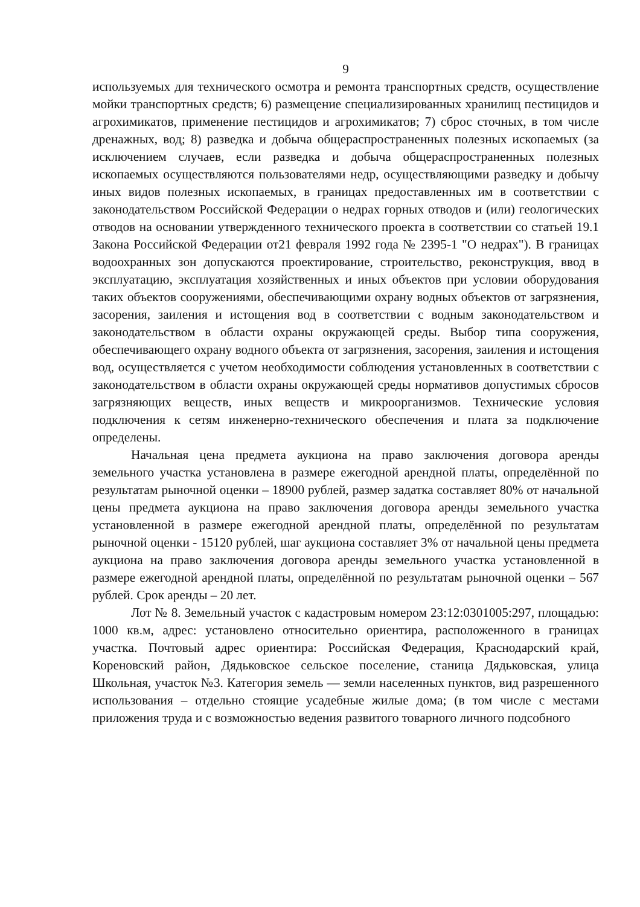9
используемых для технического осмотра и ремонта транспортных средств, осуществление мойки транспортных средств; 6) размещение специализированных хранилищ пестицидов и агрохимикатов, применение пестицидов и агрохимикатов; 7) сброс сточных, в том числе дренажных, вод; 8) разведка и добыча общераспространенных полезных ископаемых (за исключением случаев, если разведка и добыча общераспространенных полезных ископаемых осуществляются пользователями недр, осуществляющими разведку и добычу иных видов полезных ископаемых, в границах предоставленных им в соответствии с законодательством Российской Федерации о недрах горных отводов и (или) геологических отводов на основании утвержденного технического проекта в соответствии со статьей 19.1 Закона Российской Федерации от21 февраля 1992 года № 2395-1 "О недрах"). В границах водоохранных зон допускаются проектирование, строительство, реконструкция, ввод в эксплуатацию, эксплуатация хозяйственных и иных объектов при условии оборудования таких объектов сооружениями, обеспечивающими охрану водных объектов от загрязнения, засорения, заиления и истощения вод в соответствии с водным законодательством и законодательством в области охраны окружающей среды. Выбор типа сооружения, обеспечивающего охрану водного объекта от загрязнения, засорения, заиления и истощения вод, осуществляется с учетом необходимости соблюдения установленных в соответствии с законодательством в области охраны окружающей среды нормативов допустимых сбросов загрязняющих веществ, иных веществ и микроорганизмов. Технические условия подключения к сетям инженерно-технического обеспечения и плата за подключение определены.
Начальная цена предмета аукциона на право заключения договора аренды земельного участка установлена в размере ежегодной арендной платы, определённой по результатам рыночной оценки – 18900 рублей, размер задатка составляет 80% от начальной цены предмета аукциона на право заключения договора аренды земельного участка установленной в размере ежегодной арендной платы, определённой по результатам рыночной оценки - 15120 рублей, шаг аукциона составляет 3% от начальной цены предмета аукциона на право заключения договора аренды земельного участка установленной в размере ежегодной арендной платы, определённой по результатам рыночной оценки – 567 рублей. Срок аренды – 20 лет.
Лот № 8. Земельный участок с кадастровым номером 23:12:0301005:297, площадью: 1000 кв.м, адрес: установлено относительно ориентира, расположенного в границах участка. Почтовый адрес ориентира: Российская Федерация, Краснодарский край, Кореновский район, Дядьковское сельское поселение, станица Дядьковская, улица Школьная, участок №3. Категория земель — земли населенных пунктов, вид разрешенного использования – отдельно стоящие усадебные жилые дома; (в том числе с местами приложения труда и с возможностью ведения развитого товарного личного подсобного